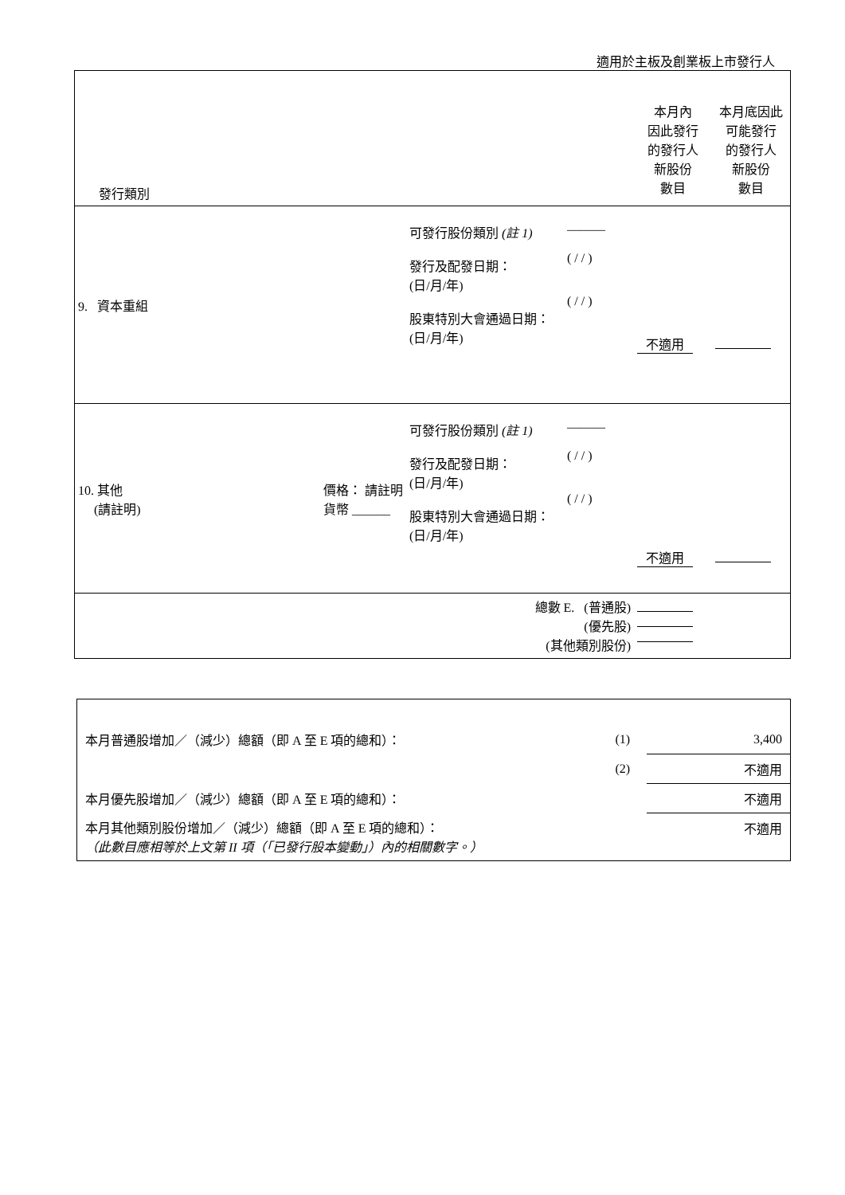適用於主板及創業板上市發行人
| 發行類別 | | | | 本月內 因此發行 的發行人 新股份 數目 | 本月底因此 可能發行 的發行人 新股份 數目 |
| 9. 資本重組 | | 可發行股份類別 (註 1) 發行及配發日期： (日/月/年) 股東特別大會通過日期： (日/月/年) | ——— ( / / ) ( / / ) | 不適用 | |
| 10. 其他 (請註明) | 價格： 請註明貨幣 ______ | 可發行股份類別 (註 1) 發行及配發日期： (日/月/年) 股東特別大會通過日期： (日/月/年) | ——— ( / / ) ( / / ) | 不適用 | |
| 總數 E. (普通股) (優先股) (其他類別股份) | | | | | |
| 本月普通股增加／（減少）總額（即 A 至 E 項的總和）： | (1) | 3,400 |
| | (2) | 不適用 |
| 本月優先股增加／（減少）總額（即 A 至 E 項的總和）： | | 不適用 |
| 本月其他類別股份增加／（減少）總額（即 A 至 E 項的總和）： （此數目應相等於上文第 II 項（「已發行股本變動」）內的相關數字。） | | 不適用 |